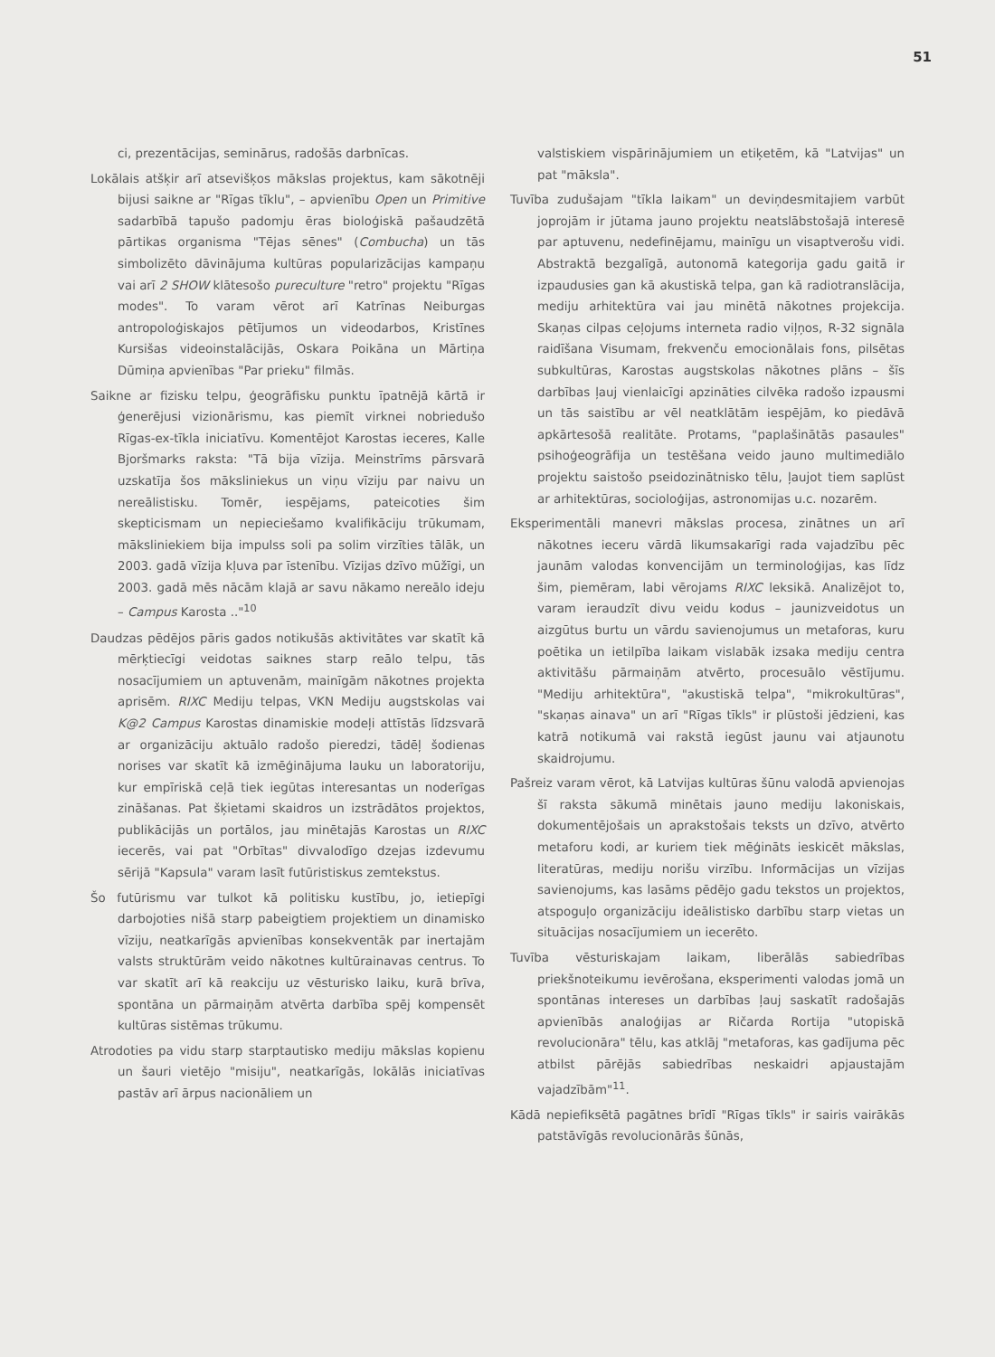51
ci, prezentācijas, seminārus, radošās darbnīcas.
Lokālais atšķir arī atsevišķos mākslas projektus, kam sākotnēji bijusi saikne ar "Rīgas tīklu", – apvienību Open un Primitive sadarbībā tapušo padomju ēras bioloģiskā pašaudzētā pārtikas organisma "Tējas sēnes" (Combucha) un tās simbolizēto dāvinājuma kultūras popularizācijas kampaņu vai arī 2 SHOW klātesošo pureculture "retro" projektu "Rīgas modes". To varam vērot arī Katrīnas Neiburgas antropoloģiskajos pētījumos un videodarbos, Kristīnes Kursišas videoinstalācijās, Oskara Poikāna un Mārtiņa Dūmiņa apvienības "Par prieku" filmās.
Saikne ar fizisku telpu, ģeogrāfisku punktu īpatnējā kārtā ir ģenerējusi vizionārismu, kas piemīt virknei nobriedušo Rīgas-ex-tīkla iniciatīvu. Komentējot Karostas ieceres, Kalle Bjoršmarks raksta: "Tā bija vīzija. Meinstrīms pārsvarā uzskatīja šos māksliniekus un viņu vīziju par naivu un nereālistisku. Tomēr, iespējams, pateicoties šim skepticismam un nepieciešamo kvalifikāciju trūkumam, māksliniekiem bija impulss soli pa solim virzīties tālāk, un 2003. gadā vīzija kļuva par īstenību. Vīzijas dzīvo mūžīgi, un 2003. gadā mēs nācām klajā ar savu nākamo nereālo ideju – Campus Karosta .."<sup>10</sup>
Daudzas pēdējos pāris gados notikušās aktivitātes var skatīt kā mērķtiecīgi veidotas saiknes starp reālo telpu, tās nosacījumiem un aptuvenām, mainīgām nākotnes projekta aprisēm. RIXC Mediju telpas, VKN Mediju augstskolas vai K@2 Campus Karostas dinamiskie modeļi attīstās līdzsvarā ar organizāciju aktuālo radošo pieredzi, tādēļ šodienas norises var skatīt kā izmēģinājuma lauku un laboratoriju, kur empīriskā ceļā tiek iegūtas interesantas un noderīgas zināšanas. Pat šķietami skaidros un izstrādātos projektos, publikācijās un portālos, jau minētajās Karostas un RIXC iecerēs, vai pat "Orbītas" divvalodīgo dzejas izdevumu sērijā "Kapsula" varam lasīt futūristiskus zemtekstus.
Šo futūrismu var tulkot kā politisku kustību, jo, ietiepīgi darbojoties nišā starp pabeigtiem projektiem un dinamisko vīziju, neatkarīgās apvienības konsekventāk par inertajām valsts struktūrām veido nākotnes kultūrainavas centrus. To var skatīt arī kā reakciju uz vēsturisko laiku, kurā brīva, spontāna un pārmaiņām atvērta darbība spēj kompensēt kultūras sistēmas trūkumu.
Atrodoties pa vidu starp starptautisko mediju mākslas kopienu un šauri vietējo "misiju", neatkarīgās, lokālās iniciatīvas pastāv arī ārpus nacionāliem un
valstiskiem vispārinājumiem un etiķetēm, kā "Latvijas" un pat "māksla".
Tuvība zudušajam "tīkla laikam" un deviņdesmitajiem varbūt joprojām ir jūtama jauno projektu neatslābstošajā interesē par aptuvenu, nedefinējamu, mainīgu un visaptverošu vidi. Abstraktā bezgalīgā, autonomā kategorija gadu gaitā ir izpaudusies gan kā akustiskā telpa, gan kā radiotranslācija, mediju arhitektūra vai jau minētā nākotnes projekcija. Skaņas cilpas ceļojums interneta radio viļņos, R-32 signāla raidīšana Visumam, frekvenču emocionālais fons, pilsētas subkultūras, Karostas augstskolas nākotnes plāns – šīs darbības ļauj vienlaicīgi apzināties cilvēka radošo izpausmi un tās saistību ar vēl neatklātām iespējām, ko piedāvā apkārtesošā realitāte. Protams, "paplašinātās pasaules" psihoģeogrāfija un testēšana veido jauno multimediālo projektu saistošo pseidozinātnisko tēlu, ļaujot tiem saplūst ar arhitektūras, socioloģijas, astronomijas u.c. nozarēm.
Eksperimentāli manevri mākslas procesa, zinātnes un arī nākotnes ieceru vārdā likumsakarīgi rada vajadzību pēc jaunām valodas konvencijām un terminoloģijas, kas līdz šim, piemēram, labi vērojams RIXC leksikā. Analizējot to, varam ieraudzīt divu veidu kodus – jaunizveidotus un aizgūtus burtu un vārdu savienojumus un metaforas, kuru poētika un ietilpība laikam vislabāk izsaka mediju centra aktivitāšu pārmaiņām atvērto, procesuālo vēstījumu. "Mediju arhitektūra", "akustiskā telpa", "mikrokultūras", "skaņas ainava" un arī "Rīgas tīkls" ir plūstoši jēdzieni, kas katrā notikumā vai rakstā iegūst jaunu vai atjaunotu skaidrojumu.
Pašreiz varam vērot, kā Latvijas kultūras šūnu valodā apvienojas šī raksta sākumā minētais jauno mediju lakoniskais, dokumentējošais un aprakstošais teksts un dzīvo, atvērto metaforu kodi, ar kuriem tiek mēģināts ieskicēt mākslas, literatūras, mediju norišu virzību. Informācijas un vīzijas savienojums, kas lasāms pēdējo gadu tekstos un projektos, atspoguļo organizāciju ideālistisko darbību starp vietas un situācijas nosacījumiem un iecerēto.
Tuvība vēsturiskajam laikam, liberālās sabiedrības priekšnoteikumu ievērošana, eksperimenti valodas jomā un spontānas intereses un darbības ļauj saskatīt radošajās apvienībās analoģijas ar Ričarda Rortija "utopiskā revolucionāra" tēlu, kas atklāj "metaforas, kas gadījuma pēc atbilst pārējās sabiedrības neskaidri apjaustajām vajadzībām"<sup>11</sup>.
Kādā nepiefiksētā pagātnes brīdī "Rīgas tīkls" ir sairis vairākās patstāvīgās revolucionārās šūnās,